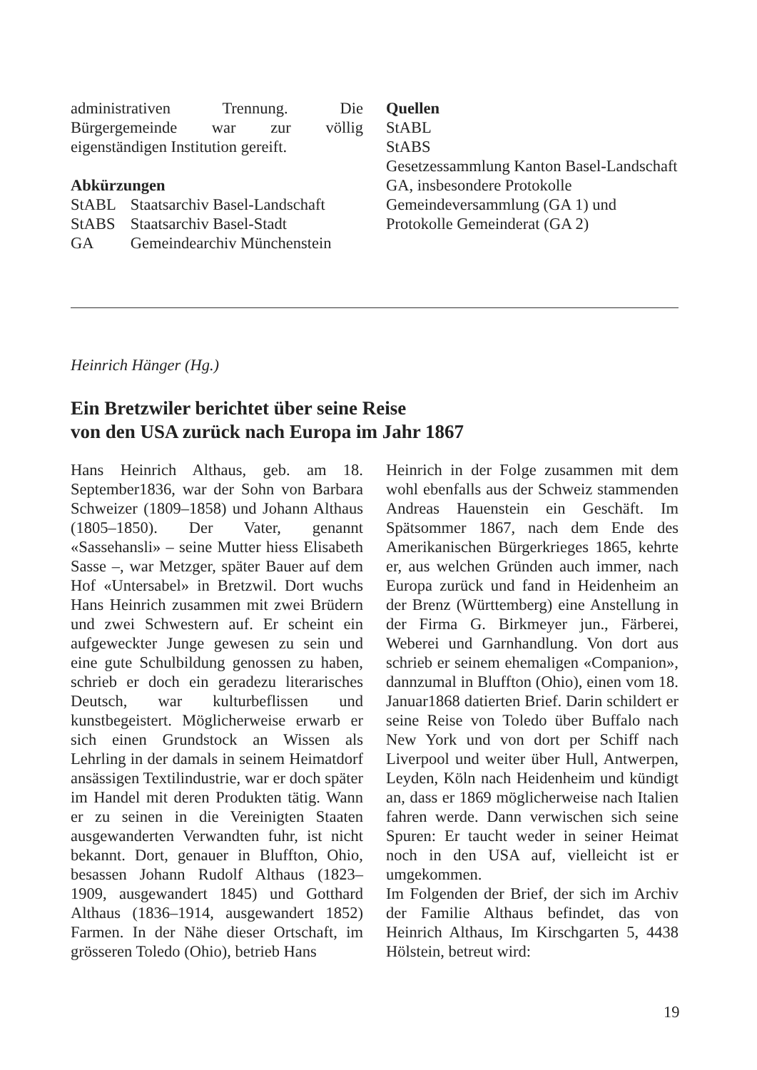administrativen Trennung. Die Bürgergemeinde war zur völlig eigenständigen Institution gereift.
Abkürzungen
| StABL | Staatsarchiv Basel-Landschaft |
| StABS | Staatsarchiv Basel-Stadt |
| GA | Gemeindearchiv Münchenstein |
Quellen
StABL
StABS
Gesetzessammlung Kanton Basel-Landschaft
GA, insbesondere Protokolle Gemeindeversammlung (GA 1) und Protokolle Gemeinderat (GA 2)
Heinrich Hänger (Hg.)
Ein Bretzwiler berichtet über seine Reise
von den USA zurück nach Europa im Jahr 1867
Hans Heinrich Althaus, geb. am 18. September1836, war der Sohn von Barbara Schweizer (1809–1858) und Johann Althaus (1805–1850). Der Vater, genannt «Sassehansli» – seine Mutter hiess Elisabeth Sasse –, war Metzger, später Bauer auf dem Hof «Untersabel» in Bretzwil. Dort wuchs Hans Heinrich zusammen mit zwei Brüdern und zwei Schwestern auf. Er scheint ein aufgeweckter Junge gewesen zu sein und eine gute Schulbildung genossen zu haben, schrieb er doch ein geradezu literarisches Deutsch, war kulturbeflissen und kunstbegeistert. Möglicherweise erwarb er sich einen Grundstock an Wissen als Lehrling in der damals in seinem Heimatdorf ansässigen Textilindustrie, war er doch später im Handel mit deren Produkten tätig. Wann er zu seinen in die Vereinigten Staaten ausgewanderten Verwandten fuhr, ist nicht bekannt. Dort, genauer in Bluffton, Ohio, besassen Johann Rudolf Althaus (1823–1909, ausgewandert 1845) und Gotthard Althaus (1836–1914, ausgewandert 1852) Farmen. In der Nähe dieser Ortschaft, im grösseren Toledo (Ohio), betrieb Hans
Heinrich in der Folge zusammen mit dem wohl ebenfalls aus der Schweiz stammenden Andreas Hauenstein ein Geschäft. Im Spätsommer 1867, nach dem Ende des Amerikanischen Bürgerkrieges 1865, kehrte er, aus welchen Gründen auch immer, nach Europa zurück und fand in Heidenheim an der Brenz (Württemberg) eine Anstellung in der Firma G. Birkmeyer jun., Färberei, Weberei und Garnhandlung. Von dort aus schrieb er seinem ehemaligen «Companion», dannzumal in Bluffton (Ohio), einen vom 18. Januar1868 datierten Brief. Darin schildert er seine Reise von Toledo über Buffalo nach New York und von dort per Schiff nach Liverpool und weiter über Hull, Antwerpen, Leyden, Köln nach Heidenheim und kündigt an, dass er 1869 möglicherweise nach Italien fahren werde. Dann verwischen sich seine Spuren: Er taucht weder in seiner Heimat noch in den USA auf, vielleicht ist er umgekommen.
Im Folgenden der Brief, der sich im Archiv der Familie Althaus befindet, das von Heinrich Althaus, Im Kirschgarten 5, 4438 Hölstein, betreut wird:
19